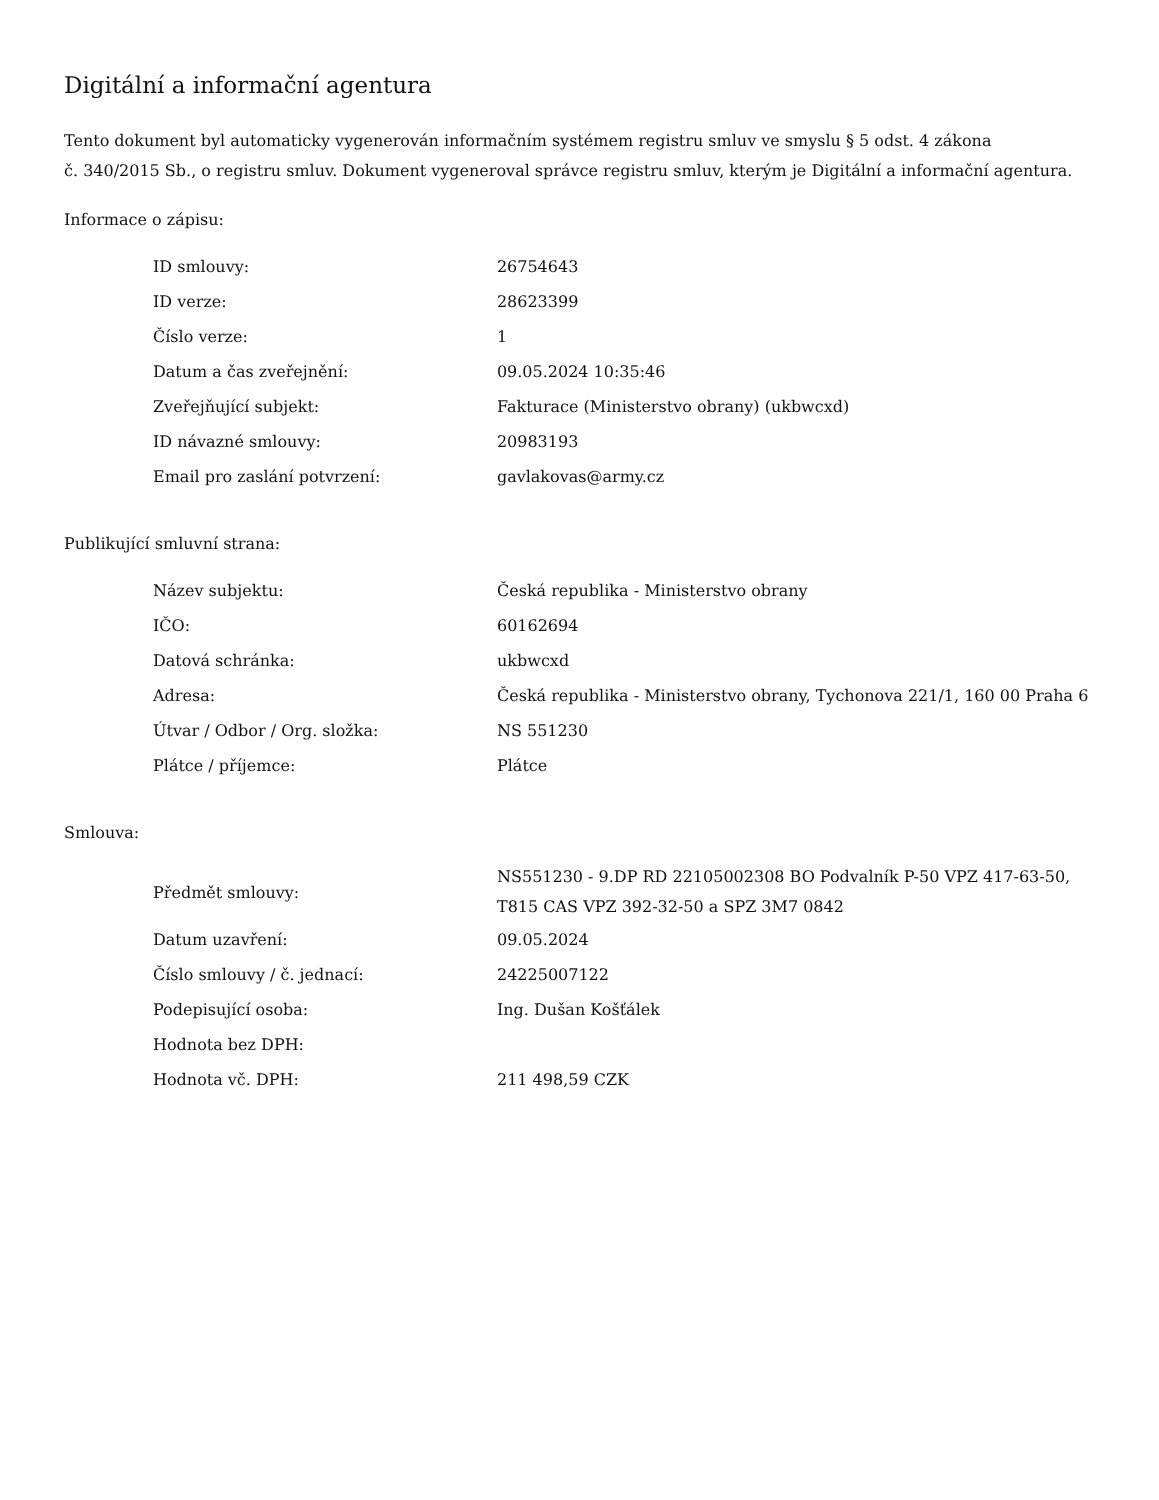Digitální a informační agentura
Tento dokument byl automaticky vygenerován informačním systémem registru smluv ve smyslu § 5 odst. 4 zákona
č. 340/2015 Sb., o registru smluv. Dokument vygeneroval správce registru smluv, kterým je Digitální a informační agentura.
Informace o zápisu:
| ID smlouvy: | 26754643 |
| ID verze: | 28623399 |
| Číslo verze: | 1 |
| Datum a čas zveřejnění: | 09.05.2024 10:35:46 |
| Zveřejňující subjekt: | Fakturace (Ministerstvo obrany) (ukbwcxd) |
| ID návazné smlouvy: | 20983193 |
| Email pro zaslání potvrzení: | gavlakovas@army.cz |
Publikující smluvní strana:
| Název subjektu: | Česká republika - Ministerstvo obrany |
| IČO: | 60162694 |
| Datová schránka: | ukbwcxd |
| Adresa: | Česká republika - Ministerstvo obrany, Tychonova 221/1, 160 00 Praha 6 |
| Útvar / Odbor / Org. složka: | NS 551230 |
| Plátce / příjemce: | Plátce |
Smlouva:
| Předmět smlouvy: | NS551230 - 9.DP RD 22105002308 BO Podvalník P-50 VPZ 417-63-50, T815 CAS VPZ 392-32-50 a SPZ 3M7 0842 |
| Datum uzavření: | 09.05.2024 |
| Číslo smlouvy / č. jednací: | 24225007122 |
| Podepisující osoba: | Ing. Dušan Košťálek |
| Hodnota bez DPH: | |
| Hodnota vč. DPH: | 211 498,59 CZK |